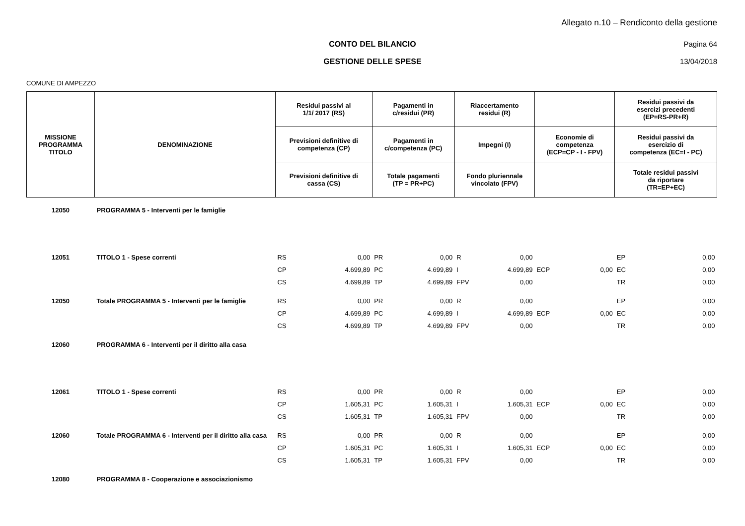Allegato n.10 – Rendiconto della gestione
CONTO DEL BILANCIO Pagina 64
GESTIONE DELLE SPESE 13/04/2018
COMUNE DI AMPEZZO
| MISSIONE PROGRAMMA TITOLO | DENOMINAZIONE | Residui passivi al 1/1/ 2017 (RS) | | Pagamenti in c/residui (PR) | | Riaccertamento residui (R) | | | | Residui passivi da esercizi precedenti (EP=RS-PR+R) | |
| --- | --- | --- | --- | --- | --- | --- | --- | --- | --- | --- | --- |
| | | Previsioni definitive di competenza (CP) | | Pagamenti in c/competenza (PC) | | Impegni (I) | | Economie di competenza (ECP=CP - I - FPV) | | Residui passivi da esercizio di competenza (EC=I - PC) | |
| | | Previsioni definitive di cassa (CS) | | Totale pagamenti (TP = PR+PC) | | Fondo pluriennale vincolato (FPV) | | | | Totale residui passivi da riportare (TR=EP+EC) | |
| 12050 | PROGRAMMA 5 - Interventi per le famiglie | | | | | | | | | | |
| 12051 | TITOLO 1 - Spese correnti | RS | 0,00 | PR | 0,00 | R | 0,00 | | | EP | 0,00 |
| | | CP | 4.699,89 | PC | 4.699,89 | I | 4.699,89 | ECP | 0,00 | EC | 0,00 |
| | | CS | 4.699,89 | TP | 4.699,89 | FPV | 0,00 | | | TR | 0,00 |
| 12050 | Totale PROGRAMMA 5 - Interventi per le famiglie | RS | 0,00 | PR | 0,00 | R | 0,00 | | | EP | 0,00 |
| | | CP | 4.699,89 | PC | 4.699,89 | I | 4.699,89 | ECP | 0,00 | EC | 0,00 |
| | | CS | 4.699,89 | TP | 4.699,89 | FPV | 0,00 | | | TR | 0,00 |
| 12060 | PROGRAMMA 6 - Interventi per il diritto alla casa | | | | | | | | | | |
| 12061 | TITOLO 1 - Spese correnti | RS | 0,00 | PR | 0,00 | R | 0,00 | | | EP | 0,00 |
| | | CP | 1.605,31 | PC | 1.605,31 | I | 1.605,31 | ECP | 0,00 | EC | 0,00 |
| | | CS | 1.605,31 | TP | 1.605,31 | FPV | 0,00 | | | TR | 0,00 |
| 12060 | Totale PROGRAMMA 6 - Interventi per il diritto alla casa | RS | 0,00 | PR | 0,00 | R | 0,00 | | | EP | 0,00 |
| | | CP | 1.605,31 | PC | 1.605,31 | I | 1.605,31 | ECP | 0,00 | EC | 0,00 |
| | | CS | 1.605,31 | TP | 1.605,31 | FPV | 0,00 | | | TR | 0,00 |
| 12080 | PROGRAMMA 8 - Cooperazione e associazionismo | | | | | | | | | | |